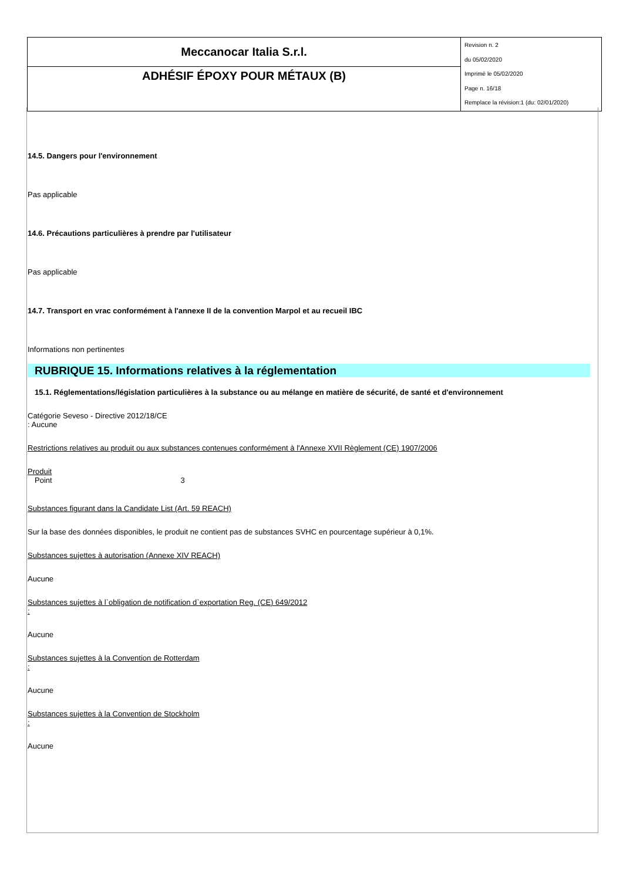| Meccanocar Italia S.r.l. | Revision n. 2 du 05/02/2020 Imprimè le 05/02/2020 Page n. 16/18 Remplace la révision:1 (du: 02/01/2020) |
| ADHÉSIF ÉPOXY POUR MÉTAUX (B) | |
14.5. Dangers pour l'environnement
Pas applicable
14.6. Précautions particulières à prendre par l'utilisateur
Pas applicable
14.7. Transport en vrac conformément à l'annexe II de la convention Marpol et au recueil IBC
Informations non pertinentes
RUBRIQUE 15. Informations relatives à la réglementation
15.1. Réglementations/législation particulières à la substance ou au mélange en matière de sécurité, de santé et d'environnement
Catégorie Seveso - Directive 2012/18/CE
: Aucune
Restrictions relatives au produit ou aux substances contenues conformément à l'Annexe XVII Règlement (CE) 1907/2006
Produit
Point 3
Substances figurant dans la Candidate List (Art. 59 REACH)
Sur la base des données disponibles, le produit ne contient pas de substances SVHC en pourcentage supérieur à 0,1%.
Substances sujettes à autorisation (Annexe XIV REACH)
Aucune
Substances sujettes à l`obligation de notification d`exportation Reg. (CE) 649/2012
:
Aucune
Substances sujettes à la Convention de Rotterdam
:
Aucune
Substances sujettes à la Convention de Stockholm
:
Aucune